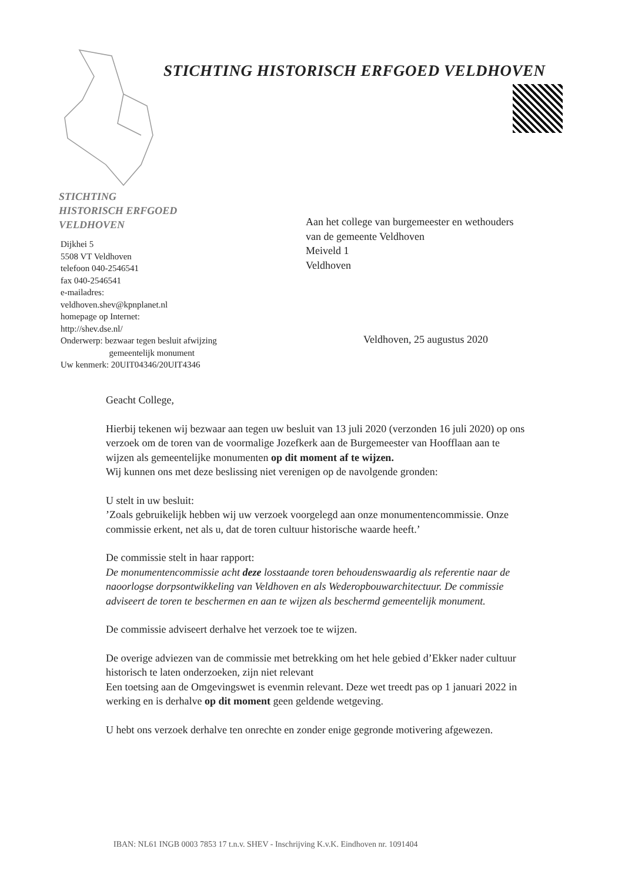STICHTING HISTORISCH ERFGOED VELDHOVEN
STICHTING
HISTORISCH ERFGOED
VELDHOVEN
Dijkhei 5
5508 VT Veldhoven
telefoon 040-2546541
fax 040-2546541
e-mailadres:
veldhoven.shev@kpnplanet.nl
homepage op Internet:
http://shev.dse.nl/
Onderwerp: bezwaar tegen besluit afwijzing
gemeentelijk monument
Uw kenmerk: 20UIT04346/20UIT4346
Aan het college van burgemeester en wethouders
van de gemeente Veldhoven
Meiveld 1
Veldhoven
Veldhoven, 25 augustus 2020
Geacht College,
Hierbij tekenen wij bezwaar aan tegen uw besluit van 13 juli 2020 (verzonden 16 juli 2020) op ons verzoek om de toren van de voormalige Jozefkerk aan de Burgemeester van Hoofflaan aan te wijzen als gemeentelijke monumenten op dit moment af te wijzen.
Wij kunnen ons met deze beslissing niet verenigen op de navolgende gronden:
U stelt in uw besluit:
’Zoals gebruikelijk hebben wij uw verzoek voorgelegd aan onze monumentencommissie. Onze commissie erkent, net als u, dat de toren cultuur historische waarde heeft.’
De commissie stelt in haar rapport:
De monumentencommissie acht deze losstaande toren behoudenswaardig als referentie naar de naoorlogse dorpsontwikkeling van Veldhoven en als Wederopbouwarchitectuur. De commissie adviseert de toren te beschermen en aan te wijzen als beschermd gemeentelijk monument.
De commissie adviseert derhalve het verzoek toe te wijzen.
De overige adviezen van de commissie met betrekking om het hele gebied d’Ekker nader cultuur historisch te laten onderzoeken, zijn niet relevant
Een toetsing aan de Omgevingswet is evenmin relevant. Deze wet treedt pas op 1 januari 2022 in werking en is derhalve op dit moment geen geldende wetgeving.
U hebt ons verzoek derhalve ten onrechte en zonder enige gegronde motivering afgewezen.
IBAN: NL61 INGB 0003 7853 17 t.n.v. SHEV - Inschrijving K.v.K. Eindhoven nr. 1091404